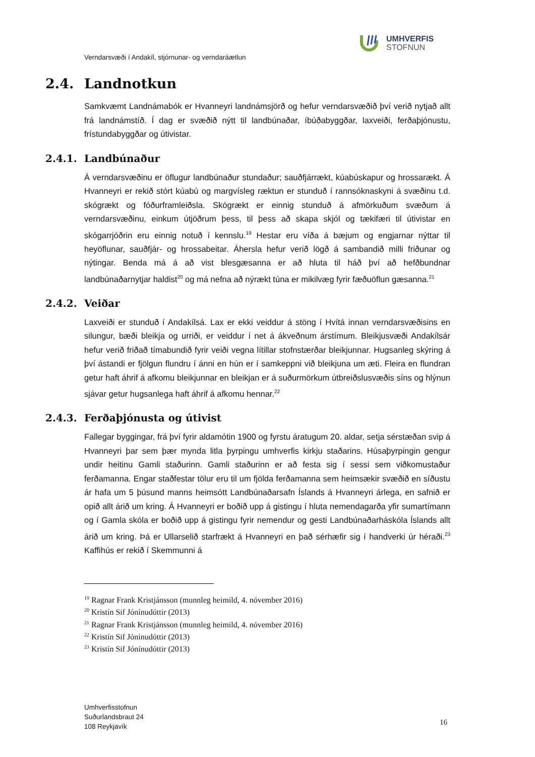UMHVERFIS
STOFNUN
Verndarsvæði í Andakíl, stjórnunar- og verndaráætlun
2.4. Landnotkun
Samkvæmt Landnámabók er Hvanneyri landnámsjörð og hefur verndarsvæðið því verið nytjað allt frá landnámstíð. Í dag er svæðið nýtt til landbúnaðar, íbúðabyggðar, laxveiði, ferðaþjónustu, frístundabyggðar og útivistar.
2.4.1. Landbúnaður
Á verndarsvæðinu er öflugur landbúnaður stundaður; sauðfjárrækt, kúabúskapur og hrossarækt. Á Hvanneyri er rekið stórt kúabú og margvísleg ræktun er stunduð í rannsóknaskyni á svæðinu t.d. skógrækt og fóðurframleiðsla. Skógrækt er einnig stunduð á afmörkuðum svæðum á verndarsvæðinu, einkum útjöðrum þess, til þess að skapa skjól og tækifæri til útivistar en skógarrjóðrin eru einnig notuð í kennslu.<sup>19</sup> Hestar eru víða á bæjum og engjarnar nýttar til heyöflunar, sauðfjár- og hrossabeitar. Áhersla hefur verið lögð á sambandið milli friðunar og nýtingar. Benda má á að vist blesgæsanna er að hluta til háð því að hefðbundnar landbúnaðarnytjar haldist<sup>20</sup> og má nefna að nýrækt túna er mikilvæg fyrir fæðuöflun gæsanna.<sup>21</sup>
2.4.2. Veiðar
Laxveiði er stunduð í Andakílsá. Lax er ekki veiddur á stöng í Hvítá innan verndarsvæðisins en silungur, bæði bleikja og urriði, er veiddur í net á ákveðnum árstímum. Bleikjusvæði Andakílsár hefur verið friðað tímabundið fyrir veiði vegna lítillar stofnstærðar bleikjunnar. Hugsanleg skýring á því ástandi er fjölgun flundru í ánni en hún er í samkeppni við bleikjuna um æti. Fleira en flundran getur haft áhrif á afkomu bleikjunnar en bleikjan er á suðurmörkum útbreiðslusvæðis síns og hlýnun sjávar getur hugsanlega haft áhrif á afkomu hennar.<sup>22</sup>
2.4.3. Ferðaþjónusta og útivist
Fallegar byggingar, frá því fyrir aldamótin 1900 og fyrstu áratugum 20. aldar, setja sérstæðan svip á Hvanneyri þar sem þær mynda litla þyrpingu umhverfis kirkju staðarins. Húsaþyrpingin gengur undir heitinu Gamli staðurinn. Gamli staðurinn er að festa sig í sessi sem viðkomustaður ferðamanna. Engar staðfestar tölur eru til um fjölda ferðamanna sem heimsækir svæðið en síðustu ár hafa um 5 þúsund manns heimsótt Landbúnaðarsafn Íslands á Hvanneyri árlega, en safnið er opið allt árið um kring. Á Hvanneyri er boðið upp á gistingu í hluta nemendagarða yfir sumartímann og í Gamla skóla er boðið upp á gistingu fyrir nemendur og gesti Landbúnaðarháskóla Íslands allt árið um kring. Þá er Ullarselið starfrækt á Hvanneyri en það sérhæfir sig í handverki úr héraði.<sup>23</sup> Kaffihús er rekið í Skemmunni á
<sup>19</sup> Ragnar Frank Kristjánsson (munnleg heimild, 4. nóvember 2016)
<sup>20</sup> Kristín Sif Jónínudóttir (2013)
<sup>21</sup> Ragnar Frank Kristjánsson (munnleg heimild, 4. nóvember 2016)
<sup>22</sup> Kristín Sif Jónínudóttir (2013)
<sup>23</sup> Kristín Sif Jónínudóttir (2013)
Umhverfisstofnun
Suðurlandsbraut 24
108 Reykjavík
16